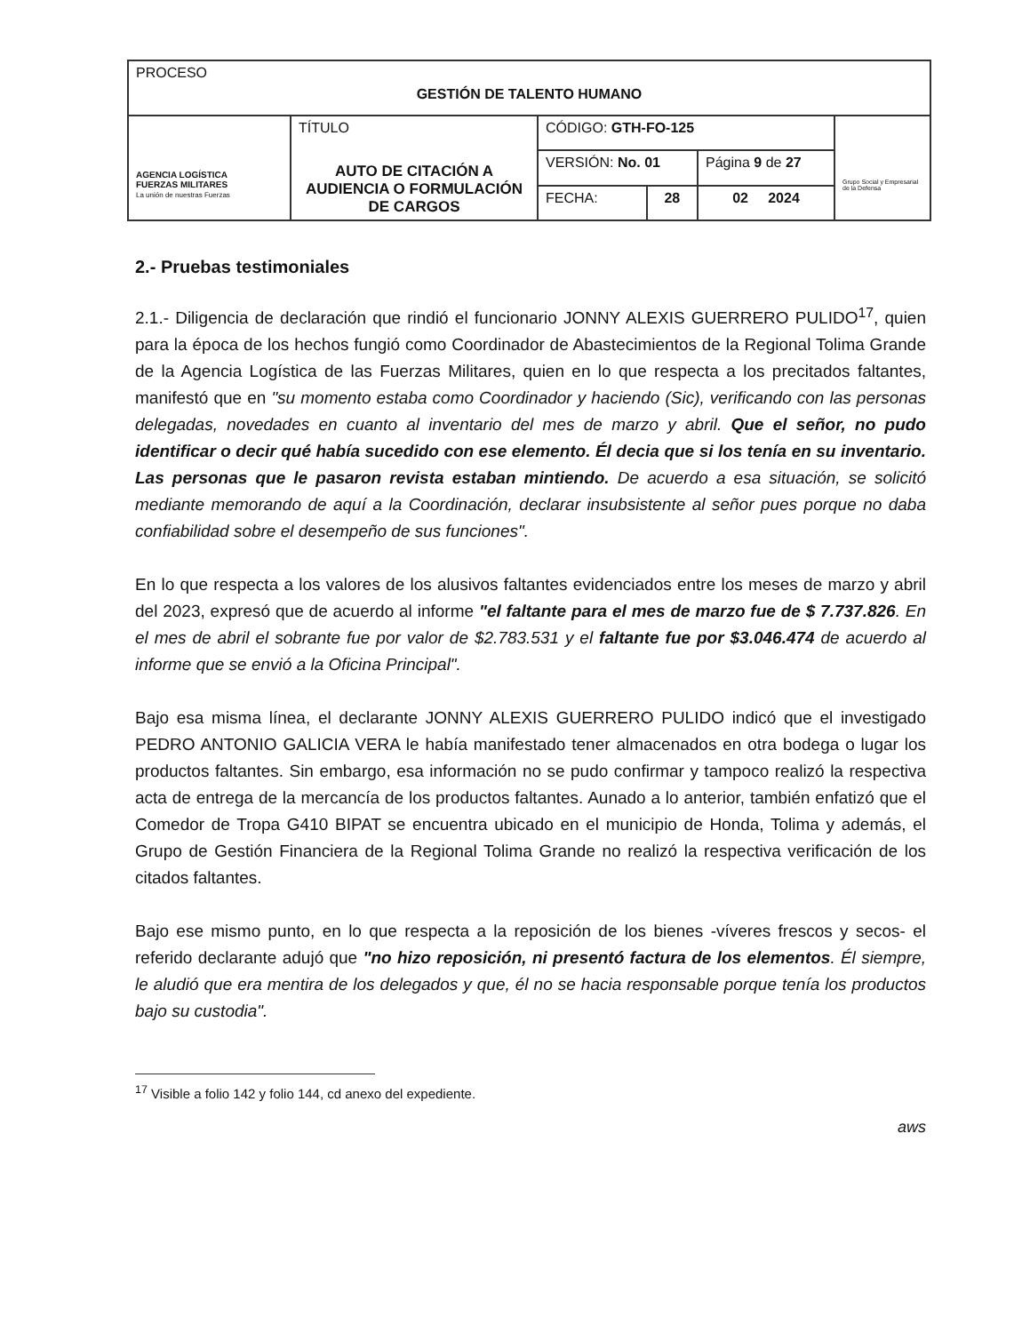| PROCESO GESTIÓN DE TALENTO HUMANO | | | | | |
| AGENCIA LOGÍSTICA FUERZAS MILITARES La unión de nuestras Fuerzas | TÍTULO AUTO DE CITACIÓN A AUDIENCIA O FORMULACIÓN DE CARGOS | CÓDIGO: GTH-FO-125 | | | Grupo Social y Empresarial de la Defensa |
| | | VERSIÓN: No. 01 | | Página 9 de 27 | |
| | | FECHA: | 28 | 02 2024 | |
2.- Pruebas testimoniales
2.1.- Diligencia de declaración que rindió el funcionario JONNY ALEXIS GUERRERO PULIDO<sup>17</sup>, quien para la época de los hechos fungió como Coordinador de Abastecimientos de la Regional Tolima Grande de la Agencia Logística de las Fuerzas Militares, quien en lo que respecta a los precitados faltantes, manifestó que en "su momento estaba como Coordinador y haciendo (Sic), verificando con las personas delegadas, novedades en cuanto al inventario del mes de marzo y abril. Que el señor, no pudo identificar o decir qué había sucedido con ese elemento. Él decia que si los tenía en su inventario. Las personas que le pasaron revista estaban mintiendo. De acuerdo a esa situación, se solicitó mediante memorando de aquí a la Coordinación, declarar insubsistente al señor pues porque no daba confiabilidad sobre el desempeño de sus funciones".
En lo que respecta a los valores de los alusivos faltantes evidenciados entre los meses de marzo y abril del 2023, expresó que de acuerdo al informe "el faltante para el mes de marzo fue de $ 7.737.826. En el mes de abril el sobrante fue por valor de $2.783.531 y el faltante fue por $3.046.474 de acuerdo al informe que se envió a la Oficina Principal".
Bajo esa misma línea, el declarante JONNY ALEXIS GUERRERO PULIDO indicó que el investigado PEDRO ANTONIO GALICIA VERA le había manifestado tener almacenados en otra bodega o lugar los productos faltantes. Sin embargo, esa información no se pudo confirmar y tampoco realizó la respectiva acta de entrega de la mercancía de los productos faltantes. Aunado a lo anterior, también enfatizó que el Comedor de Tropa G410 BIPAT se encuentra ubicado en el municipio de Honda, Tolima y además, el Grupo de Gestión Financiera de la Regional Tolima Grande no realizó la respectiva verificación de los citados faltantes.
Bajo ese mismo punto, en lo que respecta a la reposición de los bienes -víveres frescos y secos- el referido declarante adujó que "no hizo reposición, ni presentó factura de los elementos. Él siempre, le aludió que era mentira de los delegados y que, él no se hacia responsable porque tenía los productos bajo su custodia".
<sup>17</sup> Visible a folio 142 y folio 144, cd anexo del expediente.
aws